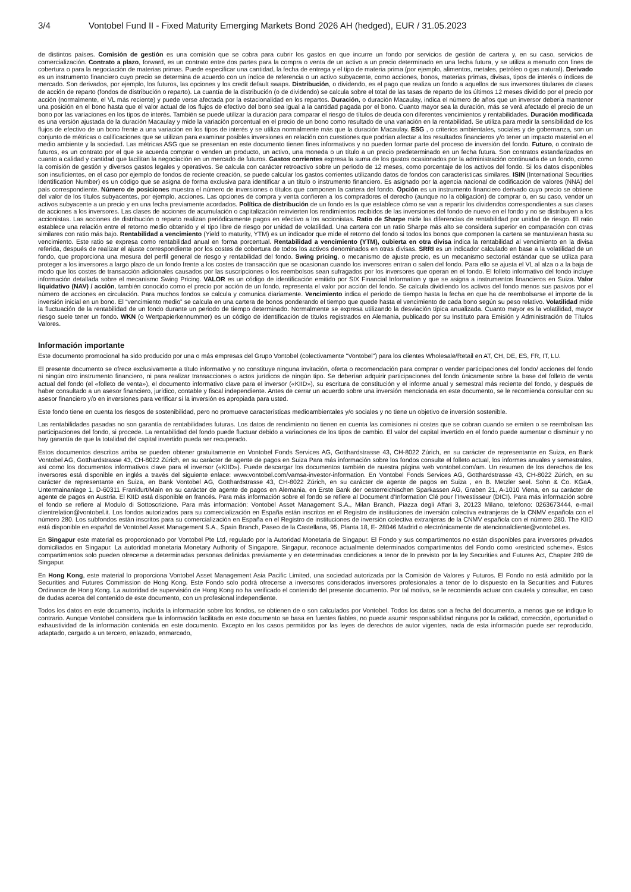3/4 Vontobel Fund II - Fixed Maturity Emerging Markets Bond 2026 AH (hedged), EUR / 31.05.2023
de distintos países. Comisión de gestión es una comisión que se cobra para cubrir los gastos en que incurre un fondo por servicios de gestión de cartera y, en su caso, servicios de comercialización. Contrato a plazo, forward, es un contrato entre dos partes para la compra o venta de un activo a un precio determinado en una fecha futura, y se utiliza a menudo con fines de cobertura o para la negociación de materias primas. Puede especificar una cantidad, la fecha de entrega y el tipo de materia prima (por ejemplo, alimentos, metales, petróleo o gas natural). Derivado es un instrumento financiero cuyo precio se determina de acuerdo con un índice de referencia o un activo subyacente, como acciones, bonos, materias primas, divisas, tipos de interés o índices de mercado. Son derivados, por ejemplo, los futuros, las opciones y los credit default swaps. Distribución, o dividendo, es el pago que realiza un fondo a aquellos de sus inversores titulares de clases de acción de reparto (fondos de distribución o reparto). La cuantía de la distribución (o de dividendo) se calcula sobre el total de las tasas de reparto de los últimos 12 meses dividido por el precio por acción (normalmente, el VL más reciente) y puede verse afectada por la estacionalidad en los repartos. Duración, o duración Macaulay, indica el número de años que un inversor debería mantener una posición en el bono hasta que el valor actual de los flujos de efectivo del bono sea igual a la cantidad pagada por el bono. Cuanto mayor sea la duración, más se verá afectado el precio de un bono por las variaciones en los tipos de interés. También se puede utilizar la duración para comparar el riesgo de títulos de deuda con diferentes vencimientos y rentabilidades. Duración modificada es una versión ajustada de la duración Macaulay y mide la variación porcentual en el precio de un bono como resultado de una variación en la rentabilidad. Se utiliza para medir la sensibilidad de los flujos de efectivo de un bono frente a una variación en los tipos de interés y se utiliza normalmente más que la duración Macaulay. ESG , o criterios ambientales, sociales y de gobernanza, son un conjunto de métricas o calificaciones que se utilizan para examinar posibles inversiones en relación con cuestiones que podrían afectar a los resultados financieros y/o tener un impacto material en el medio ambiente y la sociedad. Las métricas ASG que se presentan en este documento tienen fines informativos y no pueden formar parte del proceso de inversión del fondo. Futuro, o contrato de futuros, es un contrato por el que se acuerda comprar o venden un producto, un activo, una moneda o un título a un precio predeterminado en un fecha futura. Son contratos estandarizados en cuanto a calidad y cantidad que facilitan la negociación en un mercado de futuros. Gastos corrientes expresa la suma de los gastos ocasionados por la administración continuada de un fondo, como la comisión de gestión y diversos gastos legales y operativos. Se calcula con carácter retroactivo sobre un periodo de 12 meses, como porcentaje de los activos del fondo. Si los datos disponibles son insuficientes, en el caso por ejemplo de fondos de reciente creación, se puede calcular los gastos corrientes utilizando datos de fondos con características similares. ISIN (International Securities Identification Number) es un código que se asigna de forma exclusiva para identificar a un título o instrumento financiero. Es asignado por la agencia nacional de codificación de valores (NNA) del país correspondiente. Número de posiciones muestra el número de inversiones o títulos que componen la cartera del fondo. Opción es un instrumento financiero derivado cuyo precio se obtiene del valor de los títulos subyacentes, por ejemplo, acciones. Las opciones de compra y venta confieren a los compradores el derecho (aunque no la obligación) de comprar o, en su caso, vender un activos subyacente a un precio y en una fecha previamente acordados. Política de distribución de un fondo es la que establece cómo se van a repartir los dividendos correspondientes a sus clases de acciones a los inversores. Las clases de acciones de acumulación o capitalización reinvierten los rendimientos recibidos de las inversiones del fondo de nuevo en el fondo y no se distribuyen a los accionistas. Las acciones de distribución o reparto realizan periódicamente pagos en efectivo a los accionistas. Ratio de Sharpe mide las diferencias de rentabilidad por unidad de riesgo. El ratio establece una relación entre el retorno medio obtenido y el tipo libre de riesgo por unidad de volatilidad. Una cartera con un ratio Sharpe más alto se considera superior en comparación con otras similares con ratio más bajo. Rentabilidad a vencimiento (Yield to maturity, YTM) es un indicador que mide el retorno del fondo si todos los bonos que componen la cartera se mantuvieran hasta su vencimiento. Este ratio se expresa como rentabilidad anual en forma porcentual. Rentabilidad a vencimiento (YTM), cubierta en otra divisa indica la rentabilidad al vencimiento en la divisa referida, después de realizar el ajuste correspondiente por los costes de cobertura de todos los activos denominados en otras divisas. SRRI es un indicador calculado en base a la volatilidad de un fondo, que proporciona una mesura del perfil general de riesgo y rentabilidad del fondo. Swing pricing, o mecanismo de ajuste precio, es un mecanismo sectorial estándar que se utiliza para proteger a los inversores a largo plazo de un fondo frente a los costes de transacción que se ocasionan cuando los inversores entran o salen del fondo. Para ello se ajusta el VL al alza o a la baja de modo que los costes de transacción adicionales causados por las suscripciones o los reembolsos sean sufragados por los inversores que operan en el fondo. El folleto informativo del fondo incluye información detallada sobre el mecanismo Swing Pricing. VALOR es un código de identificación emitido por SIX Financial Information y que se asigna a instrumentos financieros en Suiza. Valor liquidativo (NAV) / acción, también conocido como el precio por acción de un fondo, representa el valor por acción del fondo. Se calcula dividiendo los activos del fondo menos sus pasivos por el número de acciones en circulación. Para muchos fondos se calcula y comunica diariamente. Vencimiento indica el periodo de tiempo hasta la fecha en que ha de reembolsarse el importe de la inversión inicial en un bono. El “vencimiento medio” se calcula en una cartera de bonos ponderando el tiempo que quede hasta el vencimiento de cada bono según su peso relativo. Volatilidad mide la fluctuación de la rentabilidad de un fondo durante un periodo de tiempo determinado. Normalmente se expresa utilizando la desviación típica anualizada. Cuanto mayor es la volatilidad, mayor riesgo suele tener un fondo. WKN (o Wertpapierkennummer) es un código de identificación de títulos registrados en Alemania, publicado por su Instituto para Emisión y Administración de Títulos Valores.
Información importante
Este documento promocional ha sido producido por una o más empresas del Grupo Vontobel (colectivamente "Vontobel") para los clientes Wholesale/Retail en AT, CH, DE, ES, FR, IT, LU.
El presente documento se ofrece exclusivamente a título informativo y no constituye ninguna invitación, oferta o recomendación para comprar o vender participaciones del fondo/ acciones del fondo ni ningún otro instrumento financiero, ni para realizar transacciones o actos jurídicos de ningún tipo. Se deberían adquirir participaciones del fondo únicamente sobre la base del folleto de venta actual del fondo (el «folleto de venta»), el documento informativo clave para el inversor («KIID»), su escritura de constitución y el informe anual y semestral más reciente del fondo, y después de haber consultado a un asesor financiero, jurídico, contable y fiscal independiente. Antes de cerrar un acuerdo sobre una inversión mencionada en este documento, se le recomienda consultar con su asesor financiero y/o en inversiones para verificar si la inversión es apropiada para usted.
Este fondo tiene en cuenta los riesgos de sostenibilidad, pero no promueve características medioambientales y/o sociales y no tiene un objetivo de inversión sostenible.
Las rentabilidades pasadas no son garantía de rentabilidades futuras. Los datos de rendimiento no tienen en cuenta las comisiones ni costes que se cobran cuando se emiten o se reembolsan las participaciones del fondo, si procede. La rentabilidad del fondo puede fluctuar debido a variaciones de los tipos de cambio. El valor del capital invertido en el fondo puede aumentar o disminuir y no hay garantía de que la totalidad del capital invertido pueda ser recuperado.
Estos documentos descritos arriba se pueden obtener gratuitamente en Vontobel Fonds Services AG, Gotthardstrasse 43, CH-8022 Zúrich, en su carácter de representante en Suiza, en Bank Vontobel AG, Gotthardstrasse 43, CH-8022 Zúrich, en su carácter de agente de pagos en Suiza Para más información sobre los fondos consulte el folleto actual, los informes anuales y semestrales, así como los documentos informativos clave para el inversor («KIID»). Puede descargar los documentos también de nuestra página web vontobel.com/am. Un resumen de los derechos de los inversores está disponible en inglés a través del siguiente enlace: www.vontobel.com/vamsa-investor-information. En Vontobel Fonds Services AG, Gotthardstrasse 43, CH-8022 Zúrich, en su carácter de representante en Suiza, en Bank Vontobel AG, Gotthardstrasse 43, CH-8022 Zúrich, en su carácter de agente de pagos en Suiza , en B. Metzler seel. Sohn & Co. KGaA, Untermainanlage 1, D-60311 Frankfurt/Main en su carácter de agente de pagos en Alemania, en Erste Bank der oesterreichischen Sparkassen AG, Graben 21, A-1010 Viena, en su carácter de agente de pagos en Austria. El KIID está disponible en francés. Para más información sobre el fondo se refiere al Document d’Information Clé pour l’Investisseur (DICI). Para más información sobre el fondo se refiere al Modulo di Sottoscrizione. Para más información: Vontobel Asset Management S.A., Milan Branch, Piazza degli Affari 3, 20123 Milano, telefono: 0263673444, e-mail clientrelation@vontobel.it. Los fondos autorizados para su comercialización en España están inscritos en el Registro de instituciones de inversión colectiva extranjeras de la CNMV española con el número 280. Los subfondos están inscritos para su comercialización en España en el Registro de instituciones de inversión colectiva extranjeras de la CNMV española con el número 280. The KIID está disponible en español de Vontobel Asset Management S.A., Spain Branch, Paseo de la Castellana, 95, Planta 18, E- 28046 Madrid o electrónicamente de atencionalcliente@vontobel.es.
En Singapur este material es proporcionado por Vontobel Pte Ltd, regulado por la Autoridad Monetaria de Singapur. El Fondo y sus compartimentos no están disponibles para inversores privados domiciliados en Singapur. La autoridad monetaria Monetary Authority of Singapore, Singapur, reconoce actualmente determinados compartimentos del Fondo como «restricted scheme». Estos compartimentos solo pueden ofrecerse a determinadas personas definidas previamente y en determinadas condiciones a tenor de lo previsto por la ley Securities and Futures Act, Chapter 289 de Singapur.
En Hong Kong, este material lo proporciona Vontobel Asset Management Asia Pacific Limited, una sociedad autorizada por la Comisión de Valores y Futuros. El Fondo no está admitido por la Securities and Futures Commission de Hong Kong. Este Fondo solo podrá ofrecerse a inversores considerados inversores profesionales a tenor de lo dispuesto en la Securities and Futures Ordinance de Hong Kong. La autoridad de supervisión de Hong Kong no ha verificado el contenido del presente documento. Por tal motivo, se le recomienda actuar con cautela y consultar, en caso de dudas acerca del contenido de este documento, con un profesional independiente.
Todos los datos en este documento, incluida la información sobre los fondos, se obtienen de o son calculados por Vontobel. Todos los datos son a fecha del documento, a menos que se indique lo contrario. Aunque Vontobel considera que la información facilitada en este documento se basa en fuentes fiables, no puede asumir responsabilidad ninguna por la calidad, corrección, oportunidad o exhaustividad de la información contenida en este documento. Excepto en los casos permitidos por las leyes de derechos de autor vigentes, nada de esta información puede ser reproducido, adaptado, cargado a un tercero, enlazado, enmarcado,